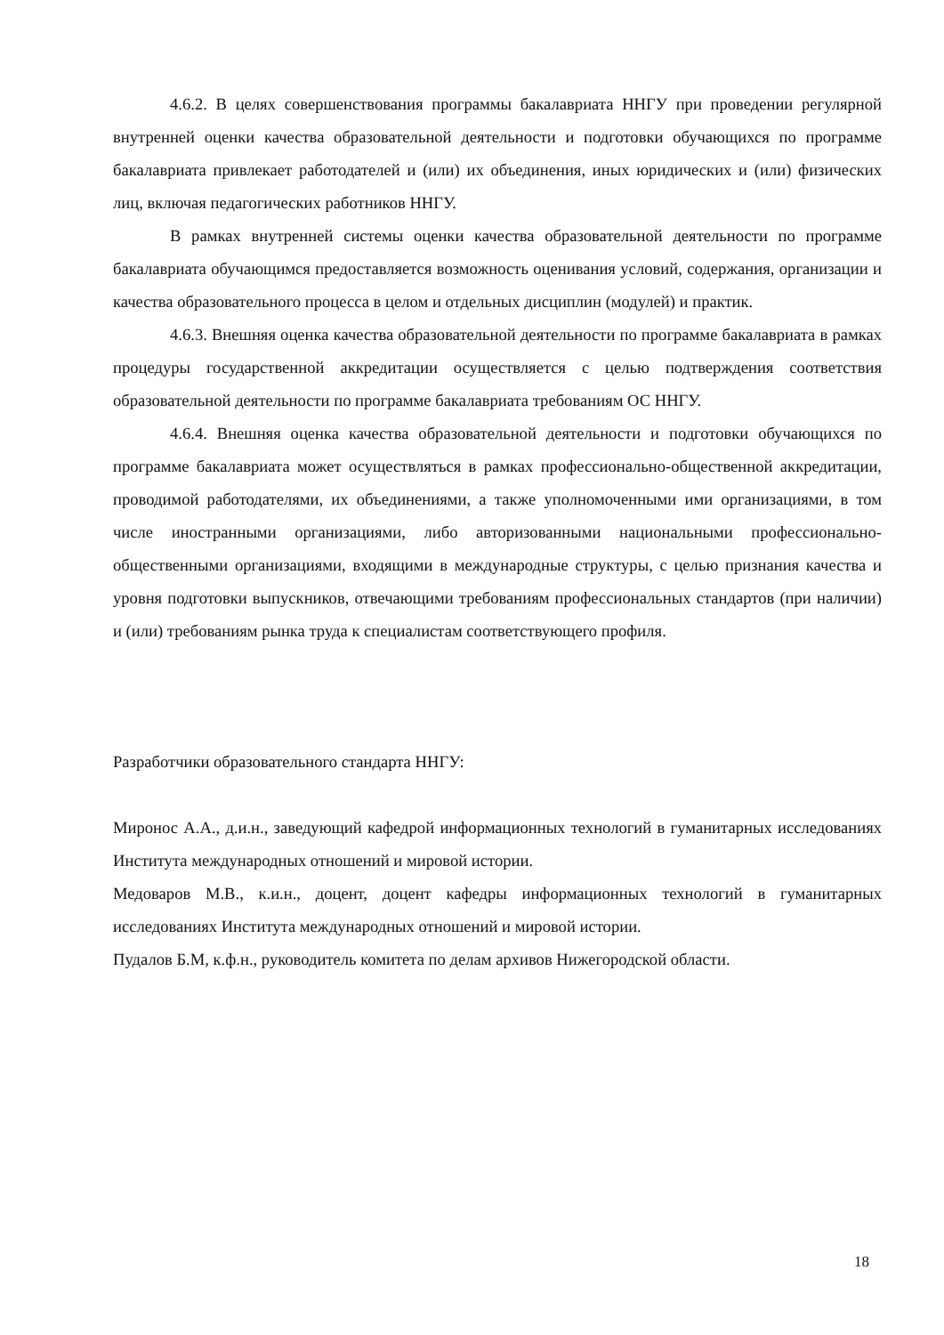4.6.2. В целях совершенствования программы бакалавриата ННГУ при проведении регулярной внутренней оценки качества образовательной деятельности и подготовки обучающихся по программе бакалавриата привлекает работодателей и (или) их объединения, иных юридических и (или) физических лиц, включая педагогических работников ННГУ.
В рамках внутренней системы оценки качества образовательной деятельности по программе бакалавриата обучающимся предоставляется возможность оценивания условий, содержания, организации и качества образовательного процесса в целом и отдельных дисциплин (модулей) и практик.
4.6.3. Внешняя оценка качества образовательной деятельности по программе бакалавриата в рамках процедуры государственной аккредитации осуществляется с целью подтверждения соответствия образовательной деятельности по программе бакалавриата требованиям ОС ННГУ.
4.6.4. Внешняя оценка качества образовательной деятельности и подготовки обучающихся по программе бакалавриата может осуществляться в рамках профессионально-общественной аккредитации, проводимой работодателями, их объединениями, а также уполномоченными ими организациями, в том числе иностранными организациями, либо авторизованными национальными профессионально-общественными организациями, входящими в международные структуры, с целью признания качества и уровня подготовки выпускников, отвечающими требованиям профессиональных стандартов (при наличии) и (или) требованиям рынка труда к специалистам соответствующего профиля.
Разработчики образовательного стандарта ННГУ:
Миронос А.А., д.и.н., заведующий кафедрой информационных технологий в гуманитарных исследованиях Института международных отношений и мировой истории.
Медоваров М.В., к.и.н., доцент, доцент кафедры информационных технологий в гуманитарных исследованиях Института международных отношений и мировой истории.
Пудалов Б.М, к.ф.н., руководитель комитета по делам архивов Нижегородской области.
18